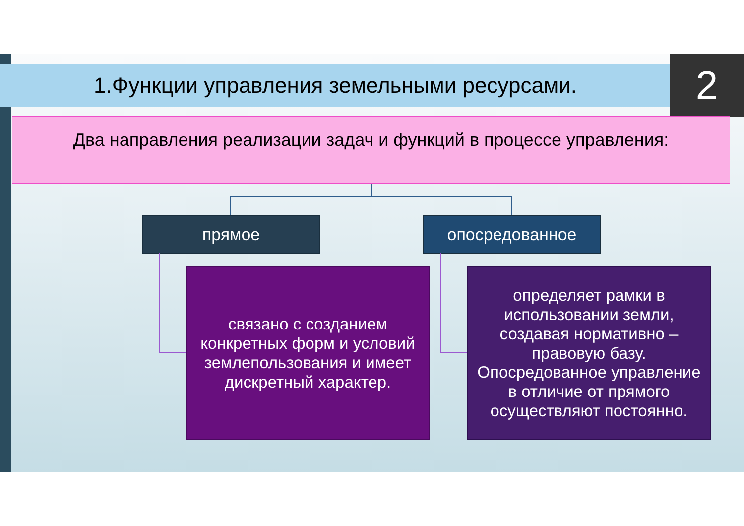1.Функции управления земельными ресурсами. 2
Два направления реализации задач и функций в процессе управления:
прямое опосредованное
связано с созданием конкретных форм и условий землепользования и имеет дискретный характер.
определяет рамки в использовании земли, создавая нормативно – правовую базу. Опосредованное управление в отличие от прямого осуществляют постоянно.